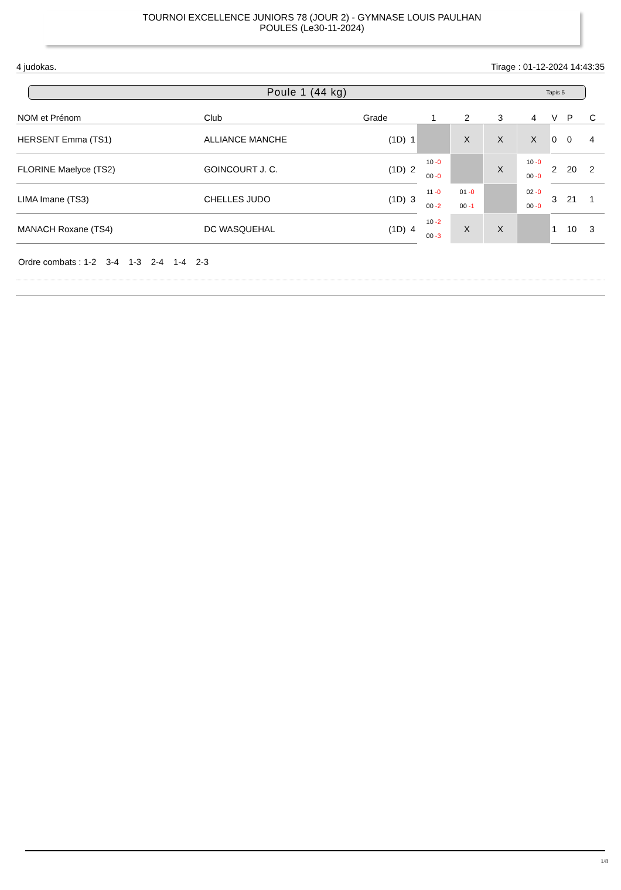TOURNOI EXCELLENCE JUNIORS 78 (JOUR 2) - GYMNASE LOUIS PAULHAN
POULES (Le30-11-2024)
4 judokas. Tirage : 01-12-2024 14:43:35
Poule 1 (44 kg) Tapis 5
| NOM et Prénom | Club | Grade | 1 | 2 | 3 | 4 | V | P | C |
| --- | --- | --- | --- | --- | --- | --- | --- | --- | --- |
| HERSENT Emma (TS1) | ALLIANCE MANCHE | (1D) 1 | | X | X | X | 0 | 0 | 4 |
| FLORINE Maelyce (TS2) | GOINCOURT J. C. | (1D) 2 | 10 -0 00 -0 | | X | 10 -0 00 -0 | 2 | 20 | 2 |
| LIMA Imane (TS3) | CHELLES JUDO | (1D) 3 | 11 -0 00 -2 | 01 -0 00 -1 | | 02 -0 00 -0 | 3 | 21 | 1 |
| MANACH Roxane (TS4) | DC WASQUEHAL | (1D) 4 | 10 -2 00 -3 | X | X | | 1 | 10 | 3 |
Ordre combats : 1-2 3-4 1-3 2-4 1-4 2-3
1/8